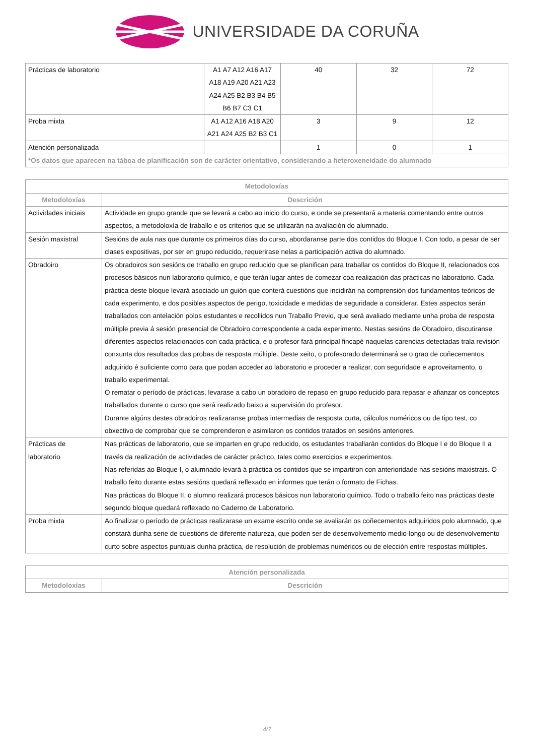UNIVERSIDADE DA CORUÑA
| Prácticas de laboratorio | A1 A7 A12 A16 A17 A18 A19 A20 A21 A23 A24 A25 B2 B3 B4 B5 B6 B7 C3 C1 | 40 | 32 | 72 |
| Proba mixta | A1 A12 A16 A18 A20 A21 A24 A25 B2 B3 C1 | 3 | 9 | 12 |
| Atención personalizada | | 1 | 0 | 1 |
| *Os datos que aparecen na táboa de planificación son de carácter orientativo, considerando a heteroxeneidade do alumnado | | | | |
| Metodoloxías | |
| --- | --- |
| Metodoloxías | Descrición |
| Actividades iniciais | Actividade en grupo grande que se levará a cabo ao inicio do curso, e onde se presentará a materia comentando entre outros aspectos, a metodoloxía de traballo e os criterios que se utilizarán na avaliación do alumnado. |
| Sesión maxistral | Sesións de aula nas que durante os primeiros días do curso, abordaranse parte dos contidos do Bloque I. Con todo, a pesar de ser clases expositivas, por ser en grupo reducido, requerirase nelas a participación activa do alumnado. |
| Obradoiro | Os obradoiros son sesións de traballo en grupo reducido que se planifican para traballar os contidos do Bloque II, relacionados cos procesos básicos nun laboratorio químico, e que terán lugar antes de comezar coa realización das prácticas no laboratorio. Cada práctica deste bloque levará asociado un guión que conterá cuestións que incidirán na comprensión dos fundamentos teóricos de cada experimento, e dos posibles aspectos de perigo, toxicidade e medidas de seguridade a considerar. Estes aspectos serán traballados con antelación polos estudantes e recollidos nun Traballo Previo, que será avaliado mediante unha proba de resposta múltiple previa á sesión presencial de Obradoiro correspondente a cada experimento. Nestas sesións de Obradoiro, discutiranse diferentes aspectos relacionados con cada práctica, e o profesor fará principal fincapé naquelas carencias detectadas trala revisión conxunta dos resultados das probas de resposta múltiple. Deste xeito, o profesorado determinará se o grao de coñecementos adquirido é suficiente como para que podan acceder ao laboratorio e proceder a realizar, con seguridade e aproveitamento, o traballo experimental. O rematar o período de prácticas, levarase a cabo un obradoiro de repaso en grupo reducido para repasar e afianzar os conceptos traballados durante o curso que será realizado baixo a supervisión do profesor. Durante algúns destes obradoiros realizaranse probas intermedias de resposta curta, cálculos numéricos ou de tipo test, co obxectivo de comprobar que se comprenderon e asimilaron os contidos tratados en sesións anteriores. |
| Prácticas de laboratorio | Nas prácticas de laboratorio, que se imparten en grupo reducido, os estudantes traballarán contidos do Bloque I e do Bloque II a través da realización de actividades de carácter práctico, tales como exercicios e experimentos. Nas referidas ao Bloque I, o alumnado levará á práctica os contidos que se impartiron con anterioridade nas sesións maxistrais. O traballo feito durante estas sesións quedará reflexado en informes que terán o formato de Fichas. Nas prácticas do Bloque II, o alumno realizará procesos básicos nun laboratorio químico. Todo o traballo feito nas prácticas deste segundo bloque quedará reflexado no Caderno de Laboratorio. |
| Proba mixta | Ao finalizar o período de prácticas realizarase un exame escrito onde se avaliarán os coñecementos adquiridos polo alumnado, que constará dunha serie de cuestións de diferente natureza, que poden ser de desenvolvemento medio-longo ou de desenvolvemento curto sobre aspectos puntuais dunha práctica, de resolución de problemas numéricos ou de elección entre respostas múltiples. |
| Atención personalizada | |
| --- | --- |
| Metodoloxías | Descrición |
4/7